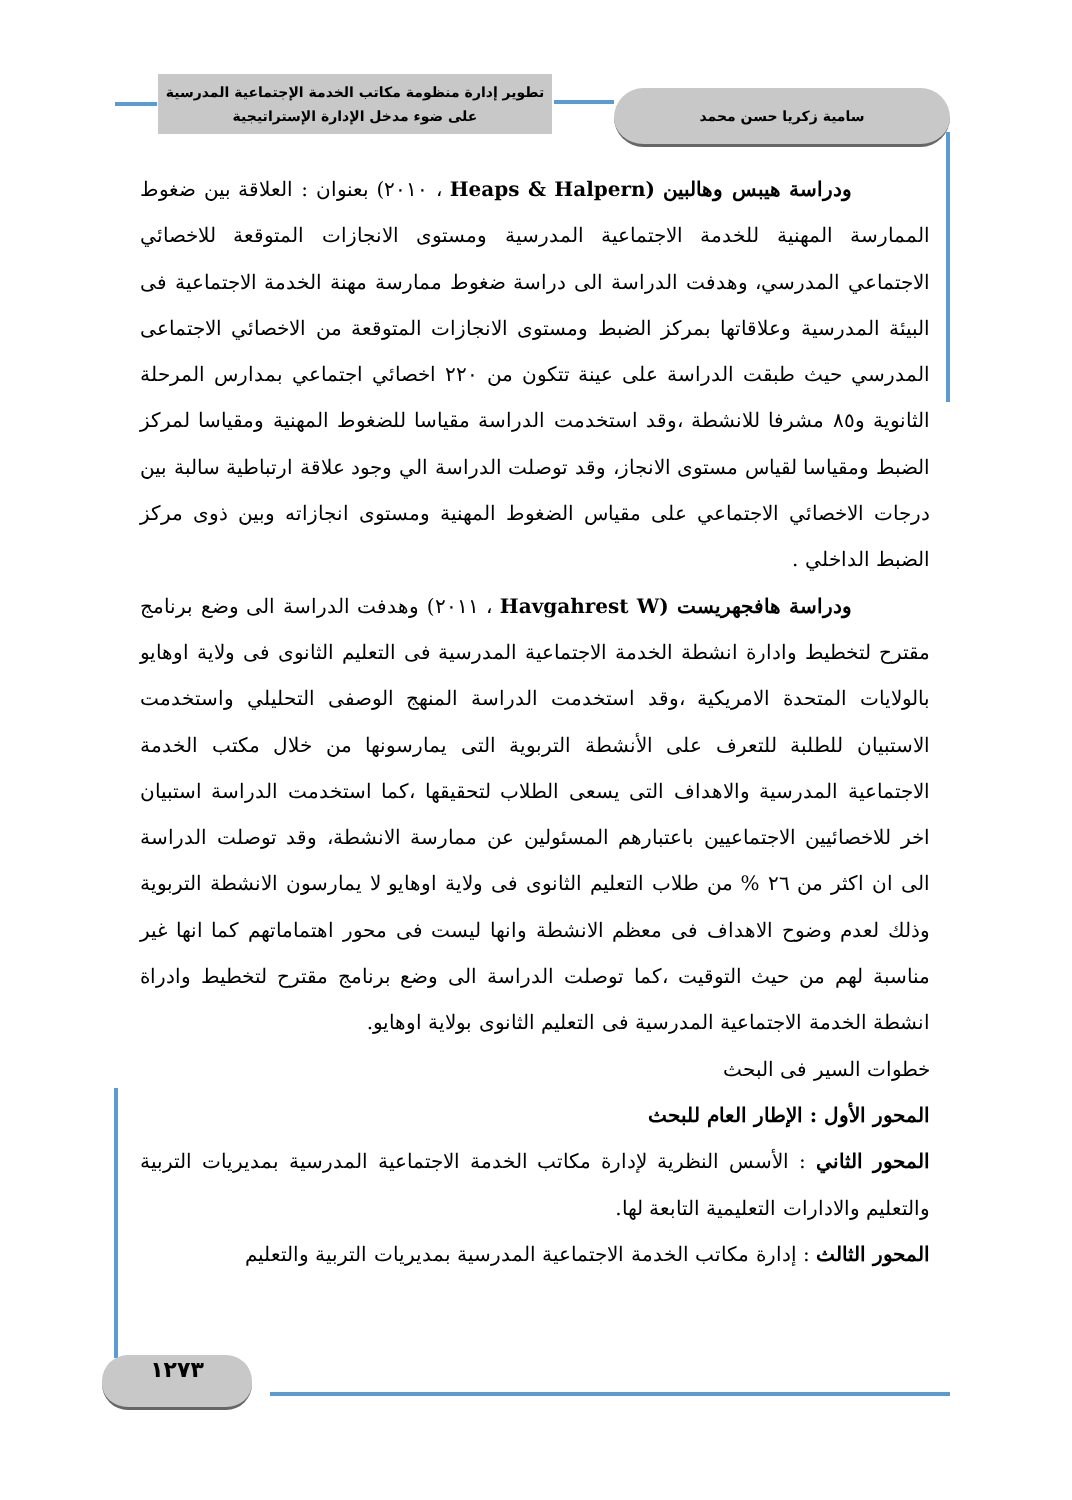تطوير إدارة منظومة مكاتب الخدمة الإجتماعية المدرسية
على ضوء مدخل الإدارة الإستراتيجية
سامية زكريا حسن محمد
ودراسة هيبس وهالبين (Heaps & Halpern ، ٢٠١٠) بعنوان : العلاقة بين ضغوط الممارسة المهنية للخدمة الاجتماعية المدرسية ومستوى الانجازات المتوقعة للاخصائي الاجتماعي المدرسي، وهدفت الدراسة الى دراسة ضغوط ممارسة مهنة الخدمة الاجتماعية فى البيئة المدرسية وعلاقاتها بمركز الضبط ومستوى الانجازات المتوقعة من الاخصائي الاجتماعى المدرسي حيث طبقت الدراسة على عينة تتكون من ٢٢٠ اخصائي اجتماعي بمدارس المرحلة الثانوية و٨٥ مشرفا للانشطة ،وقد استخدمت الدراسة مقياسا للضغوط المهنية ومقياسا لمركز الضبط ومقياسا لقياس مستوى الانجاز، وقد توصلت الدراسة الي وجود علاقة ارتباطية سالبة بين درجات الاخصائي الاجتماعي على مقياس الضغوط المهنية ومستوى انجازاته وبين ذوى مركز الضبط الداخلي .
ودراسة هافجهريست (Havgahrest W ، ٢٠١١) وهدفت الدراسة الى وضع برنامج مقترح لتخطيط وادارة انشطة الخدمة الاجتماعية المدرسية فى التعليم الثانوى فى ولاية اوهايو بالولايات المتحدة الامريكية ،وقد استخدمت الدراسة المنهج الوصفى التحليلي واستخدمت الاستبيان للطلبة للتعرف على الأنشطة التربوية التى يمارسونها من خلال مكتب الخدمة الاجتماعية المدرسية والاهداف التى يسعى الطلاب لتحقيقها ،كما استخدمت الدراسة استبيان اخر للاخصائيين الاجتماعيين باعتبارهم المسئولين عن ممارسة الانشطة، وقد توصلت الدراسة الى ان اكثر من ٢٦ % من طلاب التعليم الثانوى فى ولاية اوهايو لا يمارسون الانشطة التربوية وذلك لعدم وضوح الاهداف فى معظم الانشطة وانها ليست فى محور اهتماماتهم كما انها غير مناسبة لهم من حيث التوقيت ،كما توصلت الدراسة الى وضع برنامج مقترح لتخطيط وادراة انشطة الخدمة الاجتماعية المدرسية فى التعليم الثانوى بولاية اوهايو.
خطوات السير فى البحث
المحور الأول : الإطار العام للبحث
المحور الثاني : الأسس النظرية لإدارة مكاتب الخدمة الاجتماعية المدرسية بمديريات التربية والتعليم والادارات التعليمية التابعة لها.
المحور الثالث : إدارة مكاتب الخدمة الاجتماعية المدرسية بمديريات التربية والتعليم
١٢٧٣